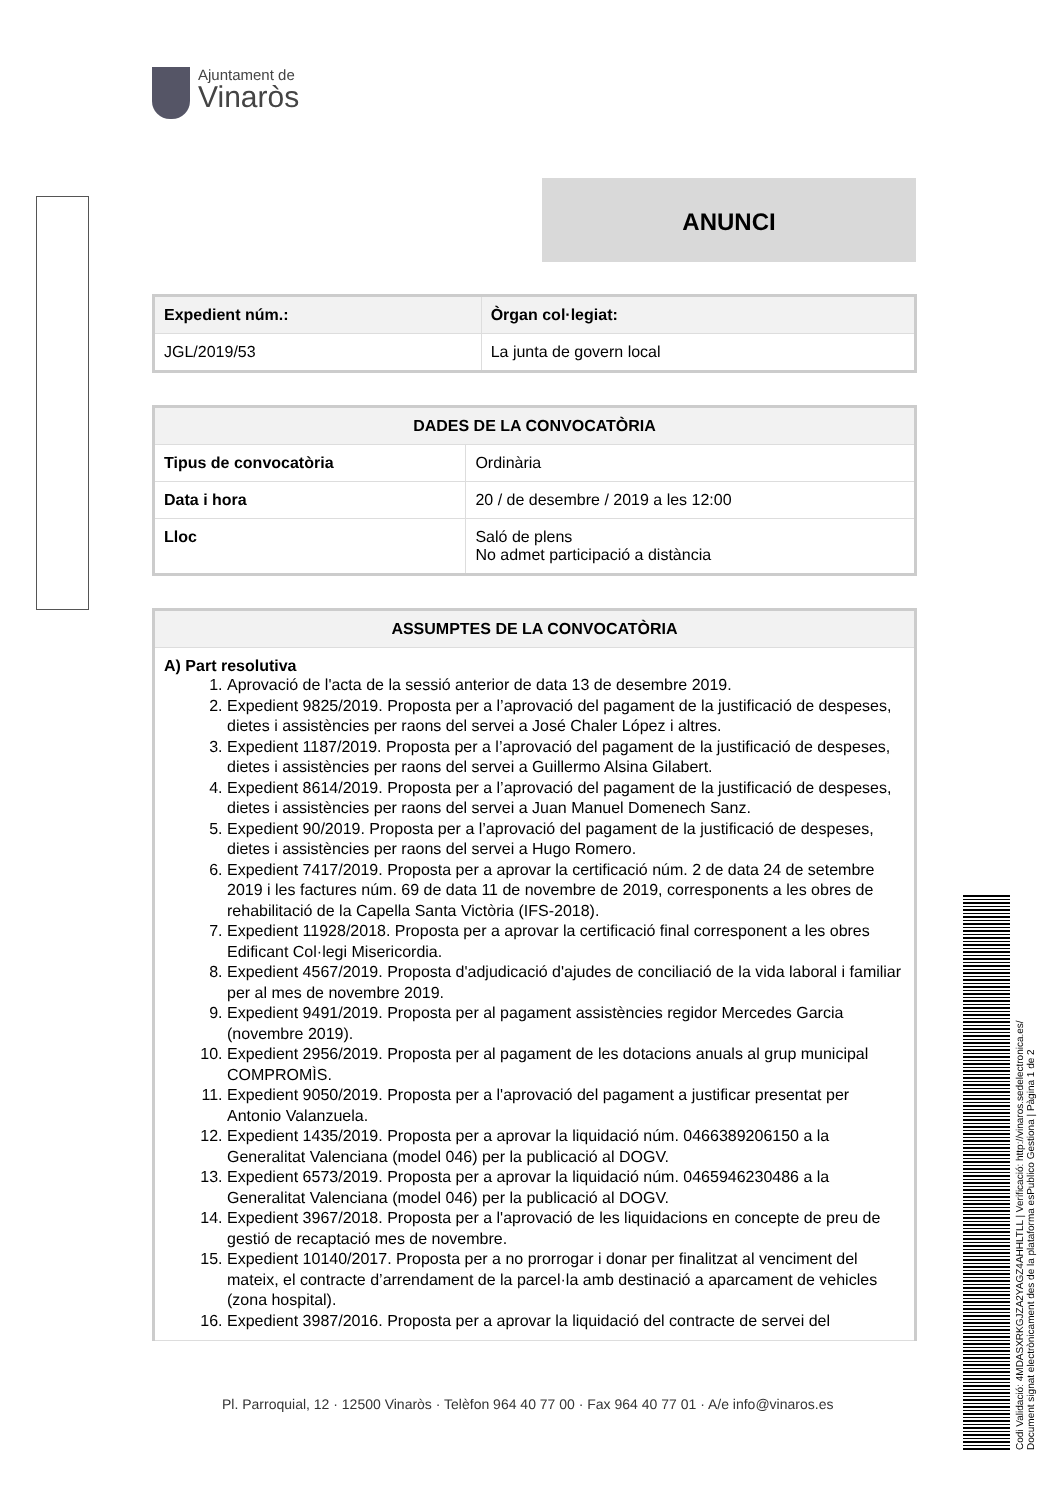Ajuntament de
Vinaròs
ANUNCI
| Expedient núm.: | Òrgan col·legiat: |
| --- | --- |
| JGL/2019/53 | La junta de govern local |
| DADES DE LA CONVOCATÒRIA | |
| --- | --- |
| Tipus de convocatòria | Ordinària |
| Data i hora | 20 / de desembre / 2019 a les 12:00 |
| Lloc | Saló de plens No admet participació a distància |
| ASSUMPTES DE LA CONVOCATÒRIA |
| --- |
| A) Part resolutiva 1. Aprovació de l'acta de la sessió anterior de data 13 de desembre 2019. 2. Expedient 9825/2019. Proposta per a l’aprovació del pagament de la justificació de despeses, dietes i assistències per raons del servei a José Chaler López i altres. 3. Expedient 1187/2019. Proposta per a l’aprovació del pagament de la justificació de despeses, dietes i assistències per raons del servei a Guillermo Alsina Gilabert. 4. Expedient 8614/2019. Proposta per a l’aprovació del pagament de la justificació de despeses, dietes i assistències per raons del servei a Juan Manuel Domenech Sanz. 5. Expedient 90/2019. Proposta per a l’aprovació del pagament de la justificació de despeses, dietes i assistències per raons del servei a Hugo Romero. 6. Expedient 7417/2019. Proposta per a aprovar la certificació núm. 2 de data 24 de setembre 2019 i les factures núm. 69 de data 11 de novembre de 2019, corresponents a les obres de rehabilitació de la Capella Santa Victòria (IFS-2018). 7. Expedient 11928/2018. Proposta per a aprovar la certificació final corresponent a les obres Edificant Col·legi Misericordia. 8. Expedient 4567/2019. Proposta d'adjudicació d'ajudes de conciliació de la vida laboral i familiar per al mes de novembre 2019. 9. Expedient 9491/2019. Proposta per al pagament assistències regidor Mercedes Garcia (novembre 2019). 10. Expedient 2956/2019. Proposta per al pagament de les dotacions anuals al grup municipal COMPROMÌS. 11. Expedient 9050/2019. Proposta per a l'aprovació del pagament a justificar presentat per Antonio Valanzuela. 12. Expedient 1435/2019. Proposta per a aprovar la liquidació núm. 0466389206150 a la Generalitat Valenciana (model 046) per la publicació al DOGV. 13. Expedient 6573/2019. Proposta per a aprovar la liquidació núm. 0465946230486 a la Generalitat Valenciana (model 046) per la publicació al DOGV. 14. Expedient 3967/2018. Proposta per a l'aprovació de les liquidacions en concepte de preu de gestió de recaptació mes de novembre. 15. Expedient 10140/2017. Proposta per a no prorrogar i donar per finalitzat al venciment del mateix, el contracte d’arrendament de la parcel·la amb destinació a aparcament de vehicles (zona hospital). 16. Expedient 3987/2016. Proposta per a aprovar la liquidació del contracte de servei del |
Pl. Parroquial, 12 · 12500 Vinaròs · Telèfon 964 40 77 00 · Fax 964 40 77 01 · A/e info@vinaros.es
Codi Validació: 4MDASXRKGJZA2YAGZ4AHHLTLL | Verificació: http://vinaros.sedelectronica.es/
Document signat electrònicament des de la plataforma esPublico Gestiona | Pàgina 1 de 2